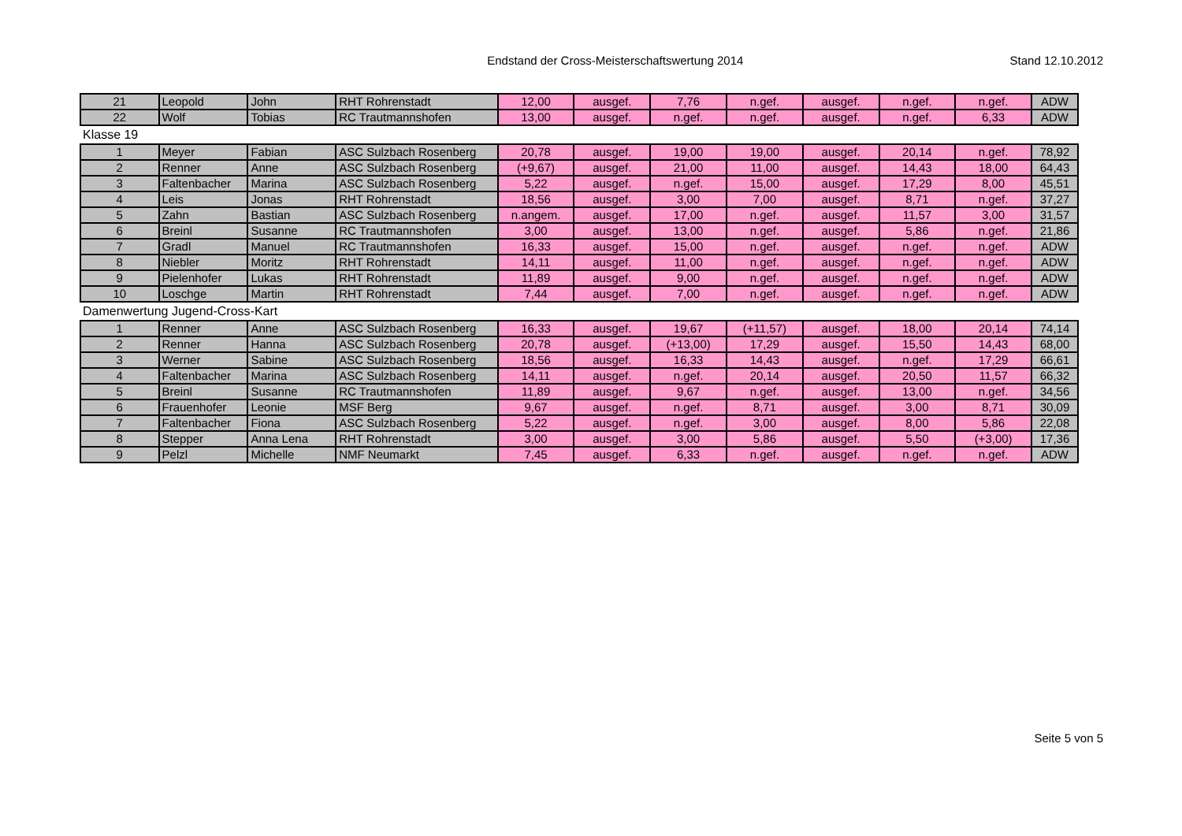Endstand der Cross-Meisterschaftswertung 2014
Stand 12.10.2012
| 21 | Leopold | John | RHT Rohrenstadt | 12,00 | ausgef. | 7,76 | n.gef. | ausgef. | n.gef. | n.gef. | ADW |
| 22 | Wolf | Tobias | RC Trautmannshofen | 13,00 | ausgef. | n.gef. | n.gef. | ausgef. | n.gef. | 6,33 | ADW |
| Klasse 19 | | | | | | | | | | | |
| 1 | Meyer | Fabian | ASC Sulzbach Rosenberg | 20,78 | ausgef. | 19,00 | 19,00 | ausgef. | 20,14 | n.gef. | 78,92 |
| 2 | Renner | Anne | ASC Sulzbach Rosenberg | (+9,67) | ausgef. | 21,00 | 11,00 | ausgef. | 14,43 | 18,00 | 64,43 |
| 3 | Faltenbacher | Marina | ASC Sulzbach Rosenberg | 5,22 | ausgef. | n.gef. | 15,00 | ausgef. | 17,29 | 8,00 | 45,51 |
| 4 | Leis | Jonas | RHT Rohrenstadt | 18,56 | ausgef. | 3,00 | 7,00 | ausgef. | 8,71 | n.gef. | 37,27 |
| 5 | Zahn | Bastian | ASC Sulzbach Rosenberg | n.angem. | ausgef. | 17,00 | n.gef. | ausgef. | 11,57 | 3,00 | 31,57 |
| 6 | Breinl | Susanne | RC Trautmannshofen | 3,00 | ausgef. | 13,00 | n.gef. | ausgef. | 5,86 | n.gef. | 21,86 |
| 7 | Gradl | Manuel | RC Trautmannshofen | 16,33 | ausgef. | 15,00 | n.gef. | ausgef. | n.gef. | n.gef. | ADW |
| 8 | Niebler | Moritz | RHT Rohrenstadt | 14,11 | ausgef. | 11,00 | n.gef. | ausgef. | n.gef. | n.gef. | ADW |
| 9 | Pielenhofer | Lukas | RHT Rohrenstadt | 11,89 | ausgef. | 9,00 | n.gef. | ausgef. | n.gef. | n.gef. | ADW |
| 10 | Loschge | Martin | RHT Rohrenstadt | 7,44 | ausgef. | 7,00 | n.gef. | ausgef. | n.gef. | n.gef. | ADW |
| Damenwertung Jugend-Cross-Kart | | | | | | | | | | | |
| 1 | Renner | Anne | ASC Sulzbach Rosenberg | 16,33 | ausgef. | 19,67 | (+11,57) | ausgef. | 18,00 | 20,14 | 74,14 |
| 2 | Renner | Hanna | ASC Sulzbach Rosenberg | 20,78 | ausgef. | (+13,00) | 17,29 | ausgef. | 15,50 | 14,43 | 68,00 |
| 3 | Werner | Sabine | ASC Sulzbach Rosenberg | 18,56 | ausgef. | 16,33 | 14,43 | ausgef. | n.gef. | 17,29 | 66,61 |
| 4 | Faltenbacher | Marina | ASC Sulzbach Rosenberg | 14,11 | ausgef. | n.gef. | 20,14 | ausgef. | 20,50 | 11,57 | 66,32 |
| 5 | Breinl | Susanne | RC Trautmannshofen | 11,89 | ausgef. | 9,67 | n.gef. | ausgef. | 13,00 | n.gef. | 34,56 |
| 6 | Frauenhofer | Leonie | MSF Berg | 9,67 | ausgef. | n.gef. | 8,71 | ausgef. | 3,00 | 8,71 | 30,09 |
| 7 | Faltenbacher | Fiona | ASC Sulzbach Rosenberg | 5,22 | ausgef. | n.gef. | 3,00 | ausgef. | 8,00 | 5,86 | 22,08 |
| 8 | Stepper | Anna Lena | RHT Rohrenstadt | 3,00 | ausgef. | 3,00 | 5,86 | ausgef. | 5,50 | (+3,00) | 17,36 |
| 9 | Pelzl | Michelle | NMF Neumarkt | 7,45 | ausgef. | 6,33 | n.gef. | ausgef. | n.gef. | n.gef. | ADW |
Seite 5 von 5